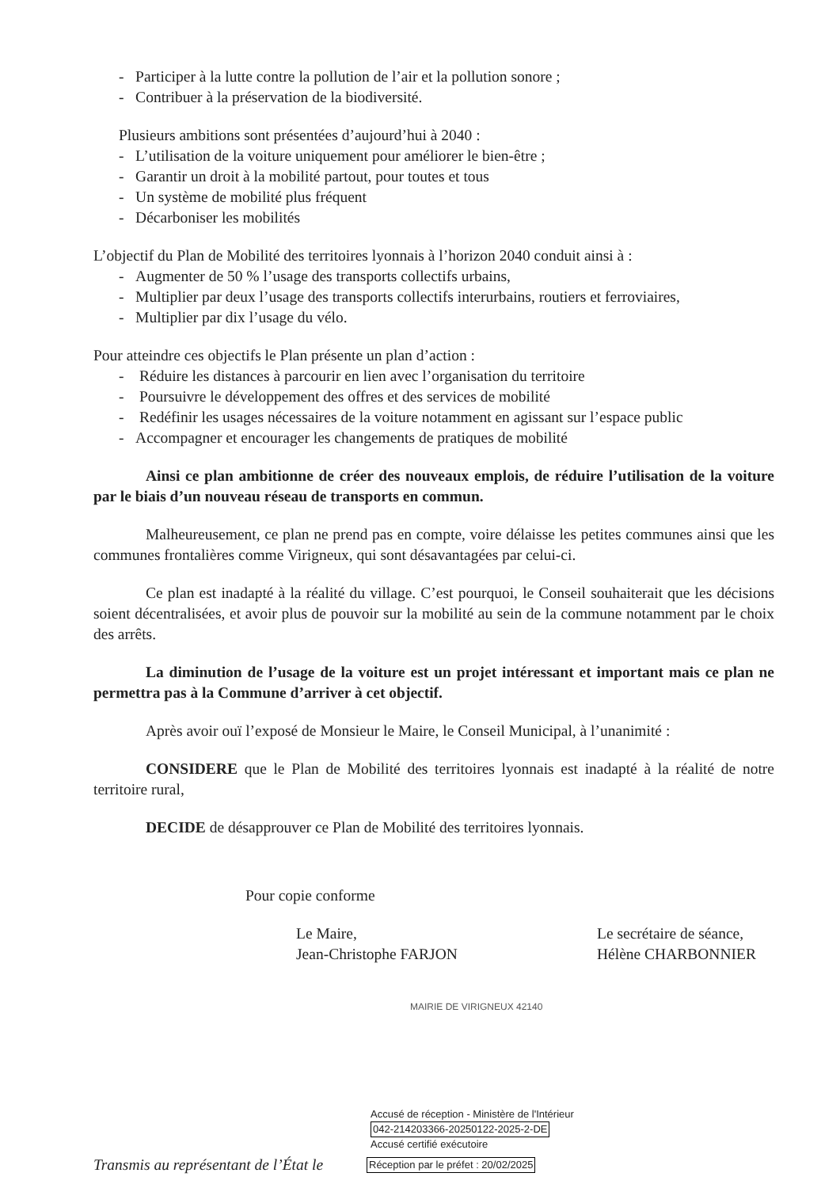- Participer à la lutte contre la pollution de l’air et la pollution sonore ;
- Contribuer à la préservation de la biodiversité.
Plusieurs ambitions sont présentées d’aujourd’hui à 2040 :
- L’utilisation de la voiture uniquement pour améliorer le bien-être ;
- Garantir un droit à la mobilité partout, pour toutes et tous
- Un système de mobilité plus fréquent
- Décarboniser les mobilités
L’objectif du Plan de Mobilité des territoires lyonnais à l’horizon 2040 conduit ainsi à :
- Augmenter de 50 % l’usage des transports collectifs urbains,
- Multiplier par deux l’usage des transports collectifs interurbains, routiers et ferroviaires,
- Multiplier par dix l’usage du vélo.
Pour atteindre ces objectifs le Plan présente un plan d’action :
- Réduire les distances à parcourir en lien avec l’organisation du territoire
- Poursuivre le développement des offres et des services de mobilité
- Redéfinir les usages nécessaires de la voiture notamment en agissant sur l’espace public
- Accompagner et encourager les changements de pratiques de mobilité
Ainsi ce plan ambitionne de créer des nouveaux emplois, de réduire l’utilisation de la voiture par le biais d’un nouveau réseau de transports en commun.
Malheureusement, ce plan ne prend pas en compte, voire délaisse les petites communes ainsi que les communes frontalières comme Virigneux, qui sont désavantagées par celui-ci.
Ce plan est inadapté à la réalité du village. C’est pourquoi, le Conseil souhaiterait que les décisions soient décentralisées, et avoir plus de pouvoir sur la mobilité au sein de la commune notamment par le choix des arrêts.
La diminution de l’usage de la voiture est un projet intéressant et important mais ce plan ne permettra pas à la Commune d’arriver à cet objectif.
Après avoir ouï l’exposé de Monsieur le Maire, le Conseil Municipal, à l’unanimité :
CONSIDERE que le Plan de Mobilité des territoires lyonnais est inadapté à la réalité de notre territoire rural,
DECIDE de désapprouver ce Plan de Mobilité des territoires lyonnais.
Pour copie conforme
Le Maire,
Jean-Christophe FARJON
Le secrétaire de séance,
Hélène CHARBONNIER
MAIRIE DE VIRIGNEUX 42140
Accusé de réception - Ministère de l'Intérieur
042-214203366-20250122-2025-2-DE
Accusé certifié exécutoire
Transmis au représentant de l’État le Réception par le préfet : 20/02/2025